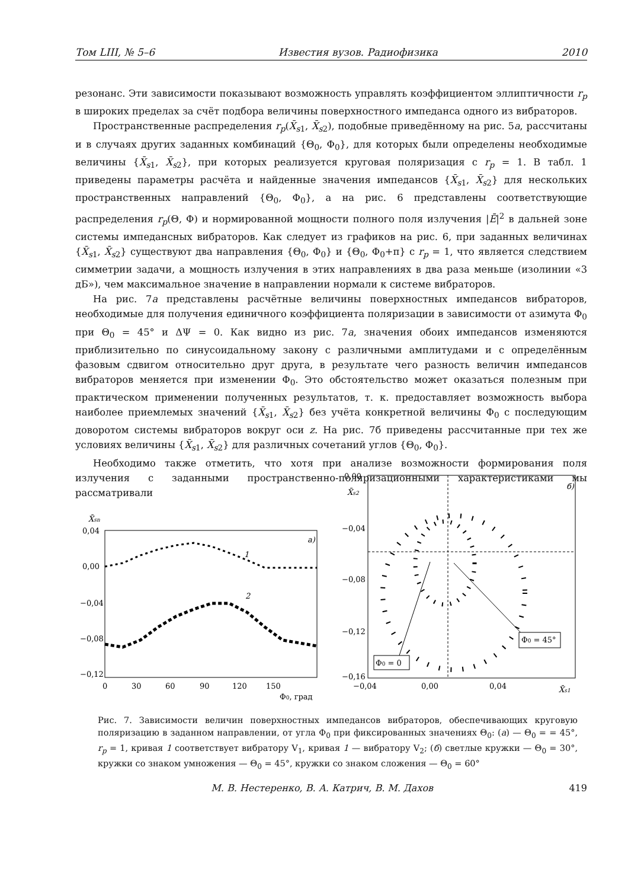Том LIII, № 5–6 Известия вузов. Радиофизика 2010
резонанс. Эти зависимости показывают возможность управлять коэффициентом эллиптичности r<sub>p</sub> в широких пределах за счёт подбора величины поверхностного импеданса одного из вибраторов.
Пространственные распределения r<sub>p</sub>(X̄<sub>s</sub><sub>1</sub>, X̄<sub>s</sub><sub>2</sub>), подобные приведённому на рис. 5а, рассчитаны и в случаях других заданных комбинаций {Θ<sub>0</sub>, Φ<sub>0</sub>}, для которых были определены необходимые величины {X̄<sub>s</sub><sub>1</sub>, X̄<sub>s</sub><sub>2</sub>}, при которых реализуется круговая поляризация с r<sub>p</sub> = 1. В табл. 1 приведены параметры расчёта и найденные значения импедансов {X̄<sub>s</sub><sub>1</sub>, X̄<sub>s</sub><sub>2</sub>} для нескольких пространственных направлений {Θ<sub>0</sub>, Φ<sub>0</sub>}, а на рис. 6 представлены соответствующие распределения r<sub>p</sub>(Θ, Φ) и нормированной мощности полного поля излучения |Ē|<sup>2</sup> в дальней зоне системы импедансных вибраторов. Как следует из графиков на рис. 6, при заданных величинах {X̄<sub>s</sub><sub>1</sub>, X̄<sub>s</sub><sub>2</sub>} существуют два направления {Θ<sub>0</sub>, Φ<sub>0</sub>} и {Θ<sub>0</sub>, Φ<sub>0</sub>+π} с r<sub>p</sub> = 1, что является следствием симметрии задачи, а мощность излучения в этих направлениях в два раза меньше (изолинии «3 дБ»), чем максимальное значение в направлении нормали к системе вибраторов.
На рис. 7а представлены расчётные величины поверхностных импедансов вибраторов, необходимые для получения единичного коэффициента поляризации в зависимости от азимута Φ<sub>0</sub> при Θ<sub>0</sub> = 45° и ΔΨ = 0. Как видно из рис. 7а, значения обоих импедансов изменяются приблизительно по синусоидальному закону с различными амплитудами и с определённым фазовым сдвигом относительно друг друга, в результате чего разность величин импедансов вибраторов меняется при изменении Φ<sub>0</sub>. Это обстоятельство может оказаться полезным при практическом применении полученных результатов, т. к. предоставляет возможность выбора наиболее приемлемых значений {X̄<sub>s</sub><sub>1</sub>, X̄<sub>s</sub><sub>2</sub>} без учёта конкретной величины Φ<sub>0</sub> с последующим доворотом системы вибраторов вокруг оси z. На рис. 7б приведены рассчитанные при тех же условиях величины {X̄<sub>s</sub><sub>1</sub>, X̄<sub>s</sub><sub>2</sub>} для различных сочетаний углов {Θ<sub>0</sub>, Φ<sub>0</sub>}.
Необходимо также отметить, что хотя при анализе возможности формирования поля излучения с заданными пространственно-поляризационными характеристиками мы рассматривали
X̄sn
0,04
0,00
−0,04
−0,08
−0,12
0
30
60
90
120
150
Φ0, град
а)
1
2
0,00
−0,04
−0,08
−0,12
−0,16
X̄s2
б)
−0,04
0,00
0,04
X̄s1
Φ0 = 0
Φ0 = 45°
Рис. 7. Зависимости величин поверхностных импедансов вибраторов, обеспечивающих круговую поляризацию в заданном направлении, от угла Φ<sub>0</sub> при фиксированных значениях Θ<sub>0</sub>: (а) — Θ<sub>0</sub> = = 45°, r<sub>p</sub> = 1, кривая 1 соответствует вибратору V<sub>1</sub>, кривая 1 — вибратору V<sub>2</sub>; (б) светлые кружки — Θ<sub>0</sub> = 30°, кружки со знаком умножения — Θ<sub>0</sub> = 45°, кружки со знаком сложения — Θ<sub>0</sub> = 60°
М. В. Нестеренко, В. А. Катрич, В. М. Дахов 419